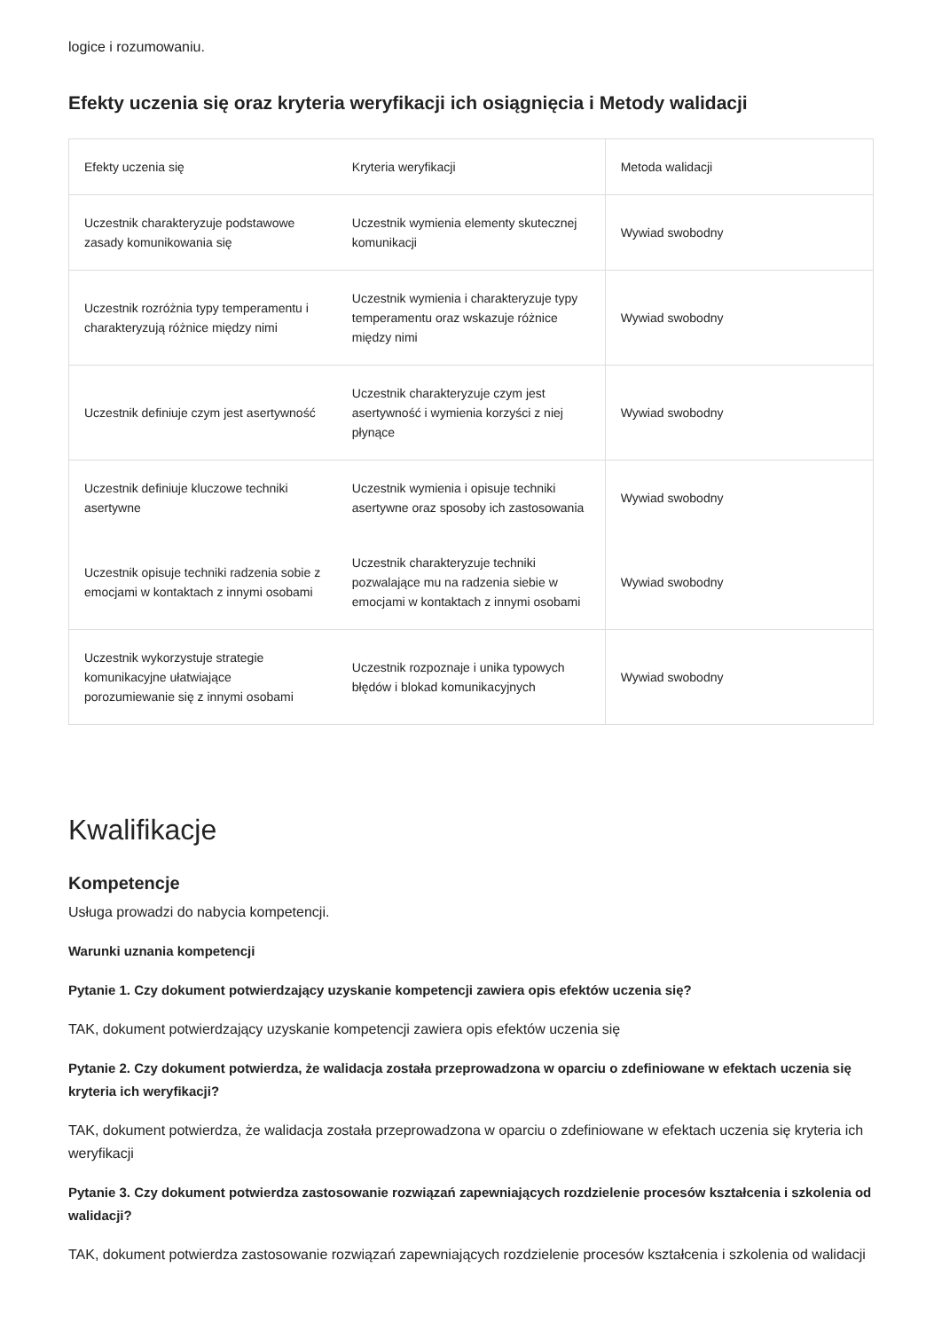logice i rozumowaniu.
Efekty uczenia się oraz kryteria weryfikacji ich osiągnięcia i Metody walidacji
| Efekty uczenia się | Kryteria weryfikacji | Metoda walidacji |
| --- | --- | --- |
| Uczestnik charakteryzuje podstawowe zasady komunikowania się | Uczestnik wymienia elementy skutecznej komunikacji | Wywiad swobodny |
| Uczestnik rozróżnia typy temperamentu i charakteryzują różnice między nimi | Uczestnik wymienia i charakteryzuje typy temperamentu oraz wskazuje różnice między nimi | Wywiad swobodny |
| Uczestnik definiuje czym jest asertywność | Uczestnik charakteryzuje czym jest asertywność i wymienia korzyści z niej płynące | Wywiad swobodny |
| Uczestnik definiuje kluczowe techniki asertywne | Uczestnik wymienia i opisuje techniki asertywne oraz sposoby ich zastosowania | Wywiad swobodny |
| Uczestnik opisuje techniki radzenia sobie z emocjami w kontaktach z innymi osobami | Uczestnik charakteryzuje techniki pozwalające mu na radzenia siebie w emocjami w kontaktach z innymi osobami | Wywiad swobodny |
| Uczestnik wykorzystuje strategie komunikacyjne ułatwiające porozumiewanie się z innymi osobami | Uczestnik rozpoznaje i unika typowych błędów i blokad komunikacyjnych | Wywiad swobodny |
Kwalifikacje
Kompetencje
Usługa prowadzi do nabycia kompetencji.
Warunki uznania kompetencji
Pytanie 1. Czy dokument potwierdzający uzyskanie kompetencji zawiera opis efektów uczenia się?
TAK, dokument potwierdzający uzyskanie kompetencji zawiera opis efektów uczenia się
Pytanie 2. Czy dokument potwierdza, że walidacja została przeprowadzona w oparciu o zdefiniowane w efektach uczenia się kryteria ich weryfikacji?
TAK, dokument potwierdza, że walidacja została przeprowadzona w oparciu o zdefiniowane w efektach uczenia się kryteria ich weryfikacji
Pytanie 3. Czy dokument potwierdza zastosowanie rozwiązań zapewniających rozdzielenie procesów kształcenia i szkolenia od walidacji?
TAK, dokument potwierdza zastosowanie rozwiązań zapewniających rozdzielenie procesów kształcenia i szkolenia od walidacji